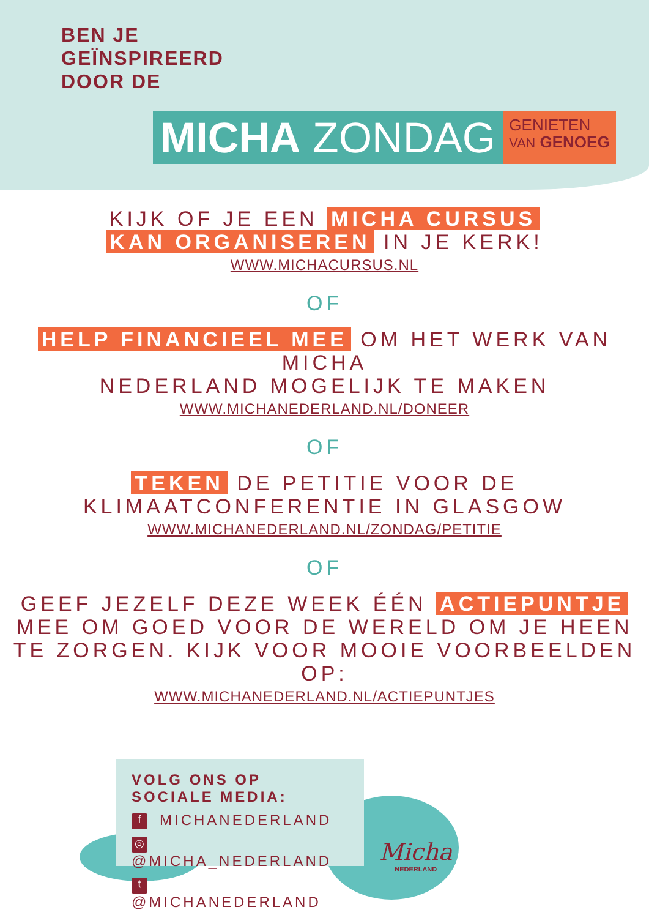BEN JE
GEÏNSPIREERD
DOOR DE
MICHA ZONDAG
GENIETEN
VAN GENOEG
KIJK OF JE EEN MICHA CURSUS
KAN ORGANISEREN IN JE KERK!
WWW.MICHACURSUS.NL
OF
HELP FINANCIEEL MEE OM HET WERK VAN MICHA
NEDERLAND MOGELIJK TE MAKEN
WWW.MICHANEDERLAND.NL/DONEER
OF
TEKEN DE PETITIE VOOR DE
KLIMAATCONFERENTIE IN GLASGOW
WWW.MICHANEDERLAND.NL/ZONDAG/PETITIE
OF
GEEF JEZELF DEZE WEEK ÉÉN ACTIEPUNTJE
MEE OM GOED VOOR DE WERELD OM JE HEEN
TE ZORGEN. KIJK VOOR MOOIE VOORBEELDEN OP:
WWW.MICHANEDERLAND.NL/ACTIEPUNTJES
VOLG ONS OP SOCIALE MEDIA:
f MICHANEDERLAND
◎ @MICHA_NEDERLAND
t @MICHANEDERLAND
Micha
NEDERLAND